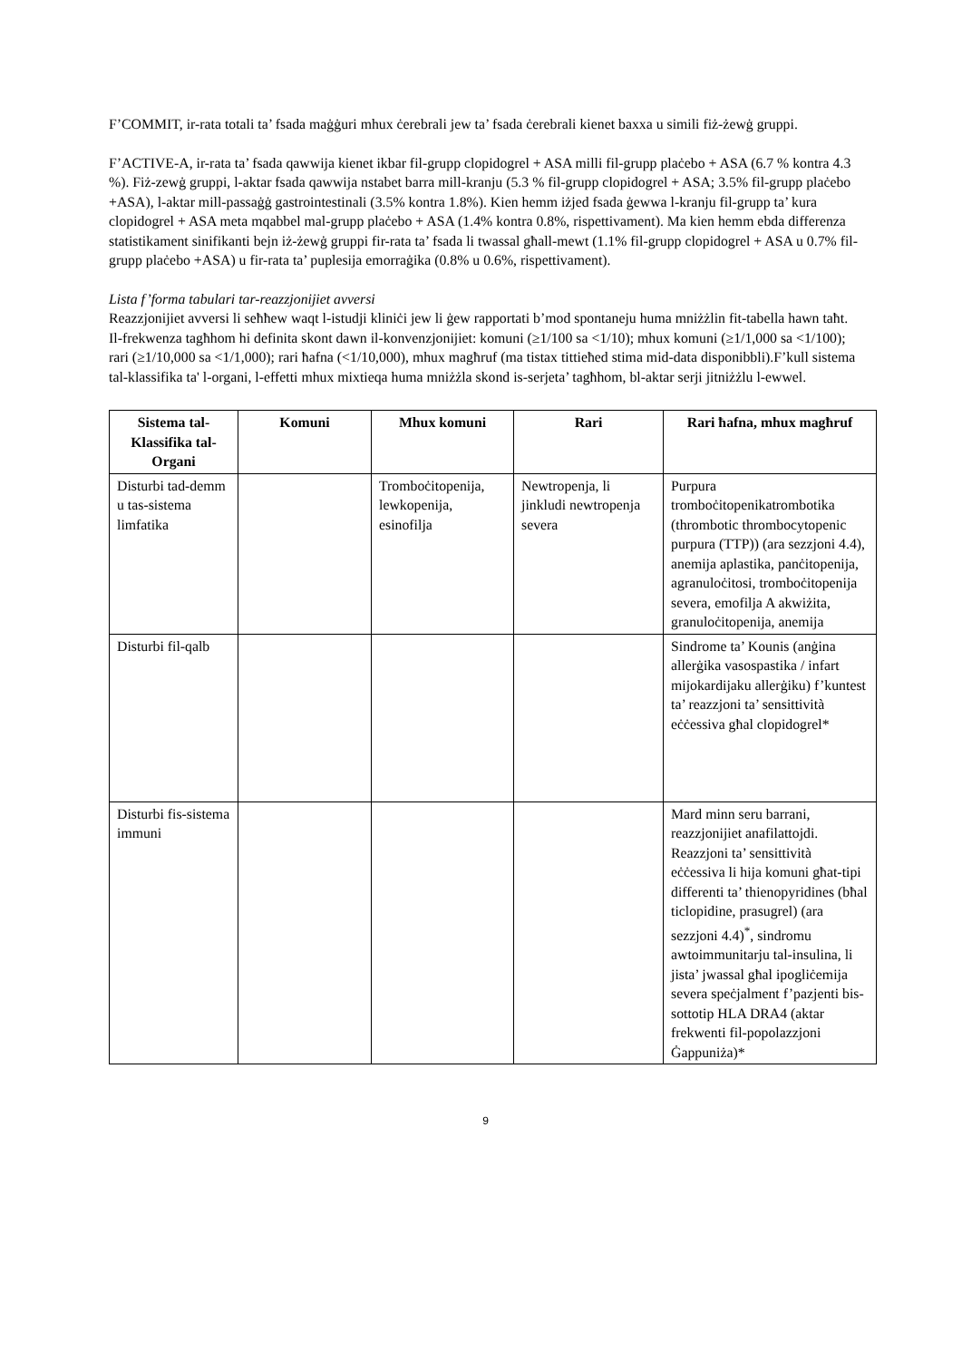F’COMMIT, ir-rata totali ta’ fsada maġġuri mhux ċerebrali jew ta’ fsada ċerebrali kienet baxxa u simili fiż-żewġ gruppi.
F’ACTIVE-A, ir-rata ta’ fsada qawwija kienet ikbar fil-grupp clopidogrel + ASA milli fil-grupp plaċebo + ASA (6.7 % kontra 4.3 %). Fiż-zewġ gruppi, l-aktar fsada qawwija nstabet barra mill-kranju (5.3 % fil-grupp clopidogrel + ASA; 3.5% fil-grupp plaċebo +ASA), l-aktar mill-passaġġ gastrointestinali (3.5% kontra 1.8%). Kien hemm iżjed fsada ġewwa l-kranju fil-grupp ta’ kura clopidogrel + ASA meta mqabbel mal-grupp plaċebo + ASA (1.4% kontra 0.8%, rispettivament). Ma kien hemm ebda differenza statistikament sinifikanti bejn iż-żewġ gruppi fir-rata ta’ fsada li twassal għall-mewt (1.1% fil-grupp clopidogrel + ASA u 0.7% fil-grupp plaċebo +ASA) u fir-rata ta’ puplesija emorraġika (0.8% u 0.6%, rispettivament).
Lista f’forma tabulari tar-reazzjonijiet avversi
Reazzjonijiet avversi li seħħew waqt l-istudji kliniċi jew li ġew rapportati b’mod spontaneju huma mniżżlin fit-tabella hawn taħt. Il-frekwenza tagħhom hi definita skont dawn il-konvenzjonijiet: komuni (≥1/100 sa <1/10); mhux komuni (≥1/1,000 sa <1/100); rari (≥1/10,000 sa <1/1,000); rari ħafna (<1/10,000), mhux magħruf (ma tistax tittieħed stima mid-data disponibbli).F’kull sistema tal-klassifika ta' l-organi, l-effetti mhux mixtieqa huma mniżżla skond is-serjeta’ tagħhom, bl-aktar serji jitniżżlu l-ewwel.
| Sistema tal-Klassifika tal-Organi | Komuni | Mhux komuni | Rari | Rari ħafna, mhux magħruf |
| --- | --- | --- | --- | --- |
| Disturbi tad-demm u tas-sistema limfatika | | Tromboċitopenija, lewkopenija, esinofilja | Newtropenja, li jinkludi newtropenja severa | Purpura tromboċitopenikatrombotika (thrombotic thrombocytopenic purpura (TTP)) (ara sezzjoni 4.4), anemija aplastika, panċitopenija, agranuloċitosi, tromboċitopenija severa, emofilja A akwiżita, granuloċitopenija, anemija |
| Disturbi fil-qalb | | | | Sindrome ta’ Kounis (anġina allerġika vasospastika / infart mijokardijaku allerġiku) f’kuntest ta’ reazzjoni ta’ sensittività eċċessiva għal clopidogrel* |
| Disturbi fis-sistema immuni | | | | Mard minn seru barrani, reazzjonijiet anafilattojdi. Reazzjoni ta’ sensittività eċċessiva li hija komuni għat-tipi differenti ta’ thienopyridines (bħal ticlopidine, prasugrel) (ara sezzjoni 4.4)<sup>*</sup>, sindromu awtoimmunitarju tal-insulina, li jista’ jwassal għal ipogliċemija severa speċjalment f’pazjenti bis-sottotip HLA DRA4 (aktar frekwenti fil-popolazzjoni Ġappuniża)* |
9